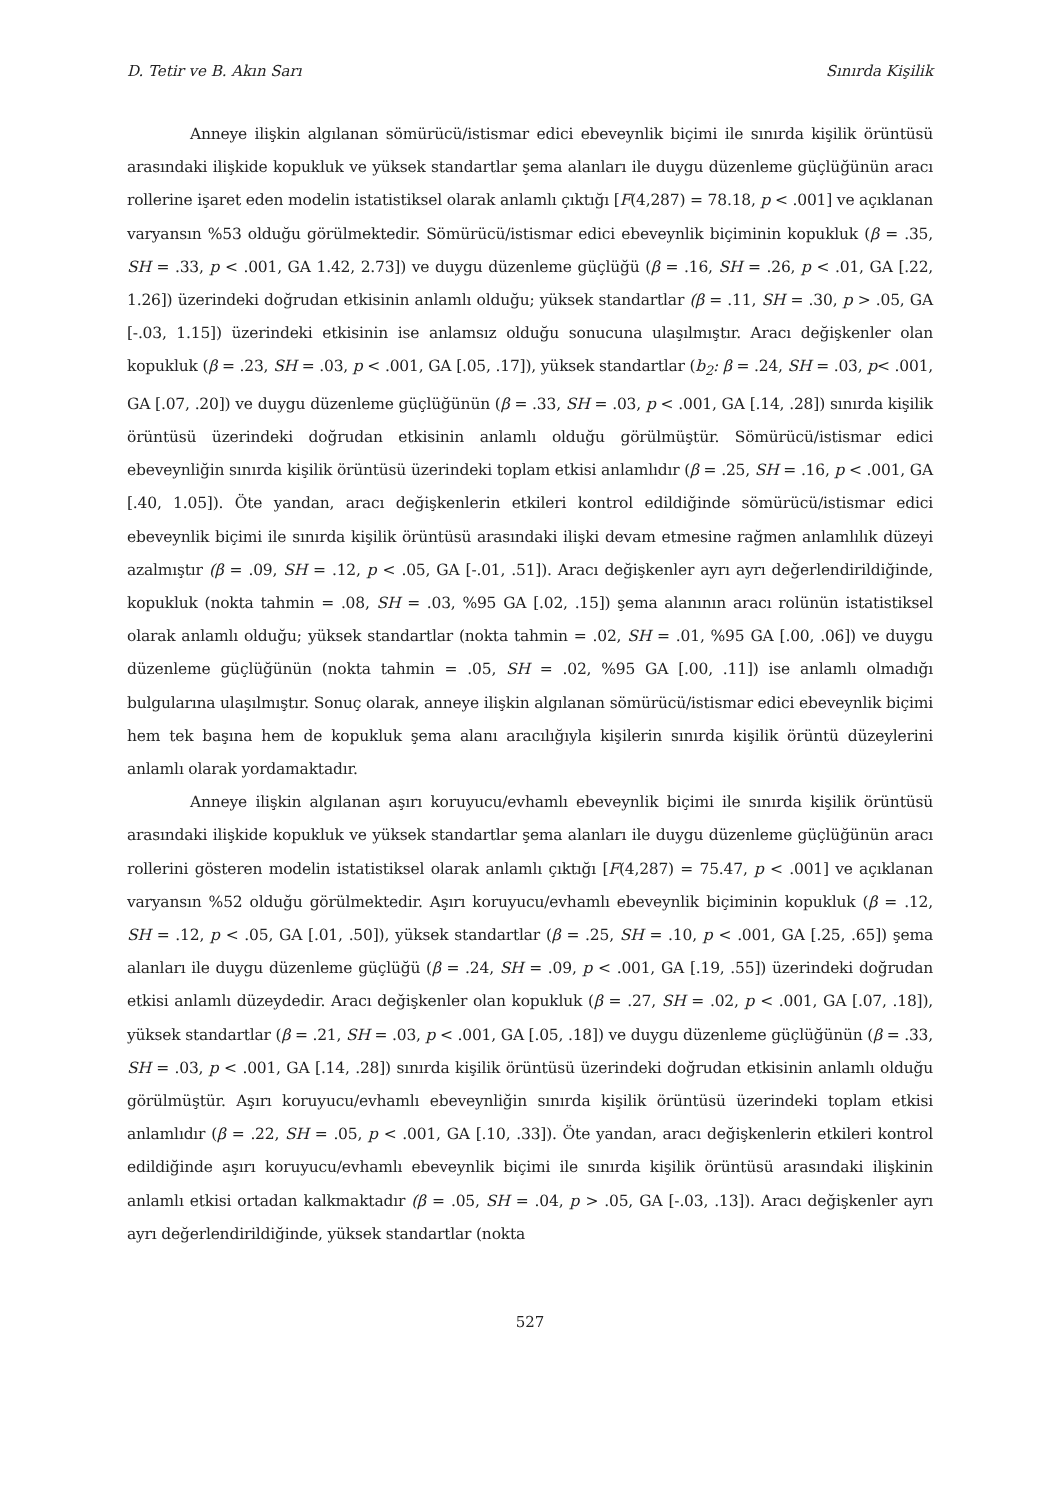D. Tetir ve B. Akın Sarı Sınırda Kişilik
Anneye ilişkin algılanan sömürücü/istismar edici ebeveynlik biçimi ile sınırda kişilik örüntüsü arasındaki ilişkide kopukluk ve yüksek standartlar şema alanları ile duygu düzenleme güçlüğünün aracı rollerine işaret eden modelin istatistiksel olarak anlamlı çıktığı [F(4,287) = 78.18, p < .001] ve açıklanan varyansın %53 olduğu görülmektedir. Sömürücü/istismar edici ebeveynlik biçiminin kopukluk (β = .35, SH = .33, p < .001, GA 1.42, 2.73]) ve duygu düzenleme güçlüğü (β = .16, SH = .26, p < .01, GA [.22, 1.26]) üzerindeki doğrudan etkisinin anlamlı olduğu; yüksek standartlar (β = .11, SH = .30, p > .05, GA [-.03, 1.15]) üzerindeki etkisinin ise anlamsız olduğu sonucuna ulaşılmıştır. Aracı değişkenler olan kopukluk (β = .23, SH = .03, p < .001, GA [.05, .17]), yüksek standartlar (b<sub>2</sub>: β = .24, SH = .03, p< .001, GA [.07, .20]) ve duygu düzenleme güçlüğünün (β = .33, SH = .03, p < .001, GA [.14, .28]) sınırda kişilik örüntüsü üzerindeki doğrudan etkisinin anlamlı olduğu görülmüştür. Sömürücü/istismar edici ebeveynliğin sınırda kişilik örüntüsü üzerindeki toplam etkisi anlamlıdır (β = .25, SH = .16, p < .001, GA [.40, 1.05]). Öte yandan, aracı değişkenlerin etkileri kontrol edildiğinde sömürücü/istismar edici ebeveynlik biçimi ile sınırda kişilik örüntüsü arasındaki ilişki devam etmesine rağmen anlamlılık düzeyi azalmıştır (β = .09, SH = .12, p < .05, GA [-.01, .51]). Aracı değişkenler ayrı ayrı değerlendirildiğinde, kopukluk (nokta tahmin = .08, SH = .03, %95 GA [.02, .15]) şema alanının aracı rolünün istatistiksel olarak anlamlı olduğu; yüksek standartlar (nokta tahmin = .02, SH = .01, %95 GA [.00, .06]) ve duygu düzenleme güçlüğünün (nokta tahmin = .05, SH = .02, %95 GA [.00, .11]) ise anlamlı olmadığı bulgularına ulaşılmıştır. Sonuç olarak, anneye ilişkin algılanan sömürücü/istismar edici ebeveynlik biçimi hem tek başına hem de kopukluk şema alanı aracılığıyla kişilerin sınırda kişilik örüntü düzeylerini anlamlı olarak yordamaktadır.
Anneye ilişkin algılanan aşırı koruyucu/evhamlı ebeveynlik biçimi ile sınırda kişilik örüntüsü arasındaki ilişkide kopukluk ve yüksek standartlar şema alanları ile duygu düzenleme güçlüğünün aracı rollerini gösteren modelin istatistiksel olarak anlamlı çıktığı [F(4,287) = 75.47, p < .001] ve açıklanan varyansın %52 olduğu görülmektedir. Aşırı koruyucu/evhamlı ebeveynlik biçiminin kopukluk (β = .12, SH = .12, p < .05, GA [.01, .50]), yüksek standartlar (β = .25, SH = .10, p < .001, GA [.25, .65]) şema alanları ile duygu düzenleme güçlüğü (β = .24, SH = .09, p < .001, GA [.19, .55]) üzerindeki doğrudan etkisi anlamlı düzeydedir. Aracı değişkenler olan kopukluk (β = .27, SH = .02, p < .001, GA [.07, .18]), yüksek standartlar (β = .21, SH = .03, p < .001, GA [.05, .18]) ve duygu düzenleme güçlüğünün (β = .33, SH = .03, p < .001, GA [.14, .28]) sınırda kişilik örüntüsü üzerindeki doğrudan etkisinin anlamlı olduğu görülmüştür. Aşırı koruyucu/evhamlı ebeveynliğin sınırda kişilik örüntüsü üzerindeki toplam etkisi anlamlıdır (β = .22, SH = .05, p < .001, GA [.10, .33]). Öte yandan, aracı değişkenlerin etkileri kontrol edildiğinde aşırı koruyucu/evhamlı ebeveynlik biçimi ile sınırda kişilik örüntüsü arasındaki ilişkinin anlamlı etkisi ortadan kalkmaktadır (β = .05, SH = .04, p > .05, GA [-.03, .13]). Aracı değişkenler ayrı ayrı değerlendirildiğinde, yüksek standartlar (nokta
527